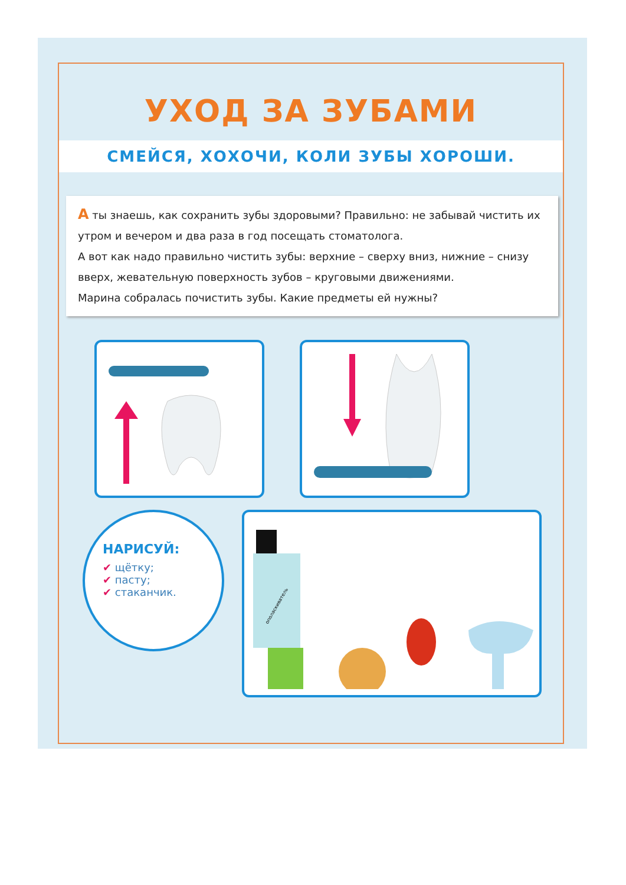УХОД ЗА ЗУБАМИ
СМЕЙСЯ, ХОХОЧИ, КОЛИ ЗУБЫ ХОРОШИ.
А ты знаешь, как сохранить зубы здоровыми? Правильно: не забывай чистить их утром и вечером и два раза в год посещать стоматолога.
А вот как надо правильно чистить зубы: верхние – сверху вниз, нижние – снизу вверх, жевательную поверхность зубов – круговыми движениями.
Марина собралась почистить зубы. Какие предметы ей нужны?
НАРИСУЙ:
✔ щётку;
✔ пасту;
✔ стаканчик.
ополаскиватель